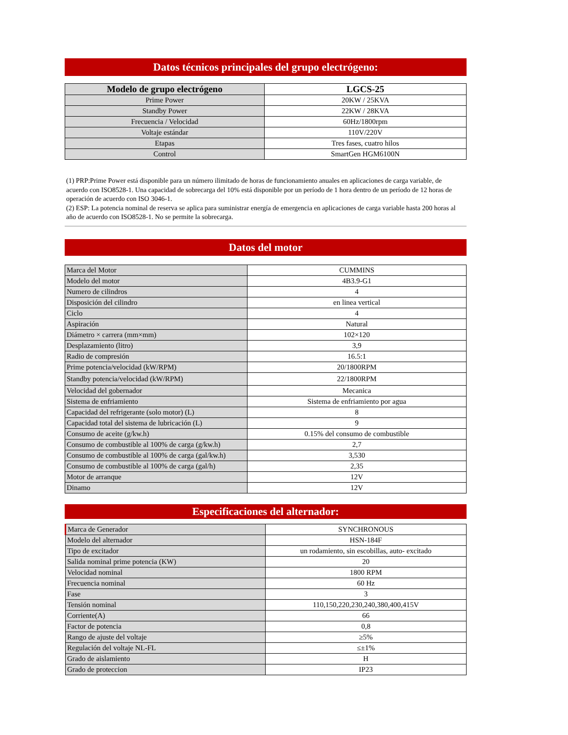Datos técnicos principales del grupo electrógeno:
| Modelo de grupo electrógeno | LGCS-25 |
| --- | --- |
| Prime Power | 20KW / 25KVA |
| Standby Power | 22KW / 28KVA |
| Frecuencia / Velocidad | 60Hz/1800rpm |
| Voltaje estándar | 110V/220V |
| Etapas | Tres fases, cuatro hilos |
| Control | SmartGen HGM6100N |
(1) PRP:Prime Power está disponible para un número ilimitado de horas de funcionamiento anuales en aplicaciones de carga variable, de acuerdo con ISO8528-1. Una capacidad de sobrecarga del 10% está disponible por un período de 1 hora dentro de un período de 12 horas de operación de acuerdo con ISO 3046-1.
(2) ESP: La potencia nominal de reserva se aplica para suministrar energía de emergencia en aplicaciones de carga variable hasta 200 horas al año de acuerdo con ISO8528-1. No se permite la sobrecarga.
Datos del motor
| Marca del Motor | CUMMINS |
| Modelo del motor | 4B3.9-G1 |
| Numero de cilindros | 4 |
| Disposición del cilindro | en linea vertical |
| Ciclo | 4 |
| Aspiración | Natural |
| Diámetro × carrera (mm×mm) | 102×120 |
| Desplazamiento (litro) | 3,9 |
| Radio de compresión | 16.5:1 |
| Prime potencia/velocidad (kW/RPM) | 20/1800RPM |
| Standby potencia/velocidad (kW/RPM) | 22/1800RPM |
| Velocidad del gobernador | Mecanica |
| Sistema de enfriamiento | Sistema de enfriamiento por agua |
| Capacidad del refrigerante (solo motor) (L) | 8 |
| Capacidad total del sistema de lubricación (L) | 9 |
| Consumo de aceite (g/kw.h) | 0.15% del consumo de combustible |
| Consumo de combustible al 100% de carga (g/kw.h) | 2,7 |
| Consumo de combustible al 100% de carga (gal/kw.h) | 3,530 |
| Consumo de combustible al 100% de carga (gal/h) | 2,35 |
| Motor de arranque | 12V |
| Dinamo | 12V |
Especificaciones del alternador:
| Marca de Generador | SYNCHRONOUS |
| Modelo del alternador | HSN-184F |
| Tipo de excitador | un rodamiento, sin escobillas, auto- excitado |
| Salida nominal prime potencia (KW) | 20 |
| Velocidad nominal | 1800 RPM |
| Frecuencia nominal | 60 Hz |
| Fase | 3 |
| Tensión nominal | 110,150,220,230,240,380,400,415V |
| Corriente(A) | 66 |
| Factor de potencia | 0,8 |
| Rango de ajuste del voltaje | ≥5% |
| Regulación del voltaje NL-FL | ≤±1% |
| Grado de aislamiento | H |
| Grado de proteccion | IP23 |